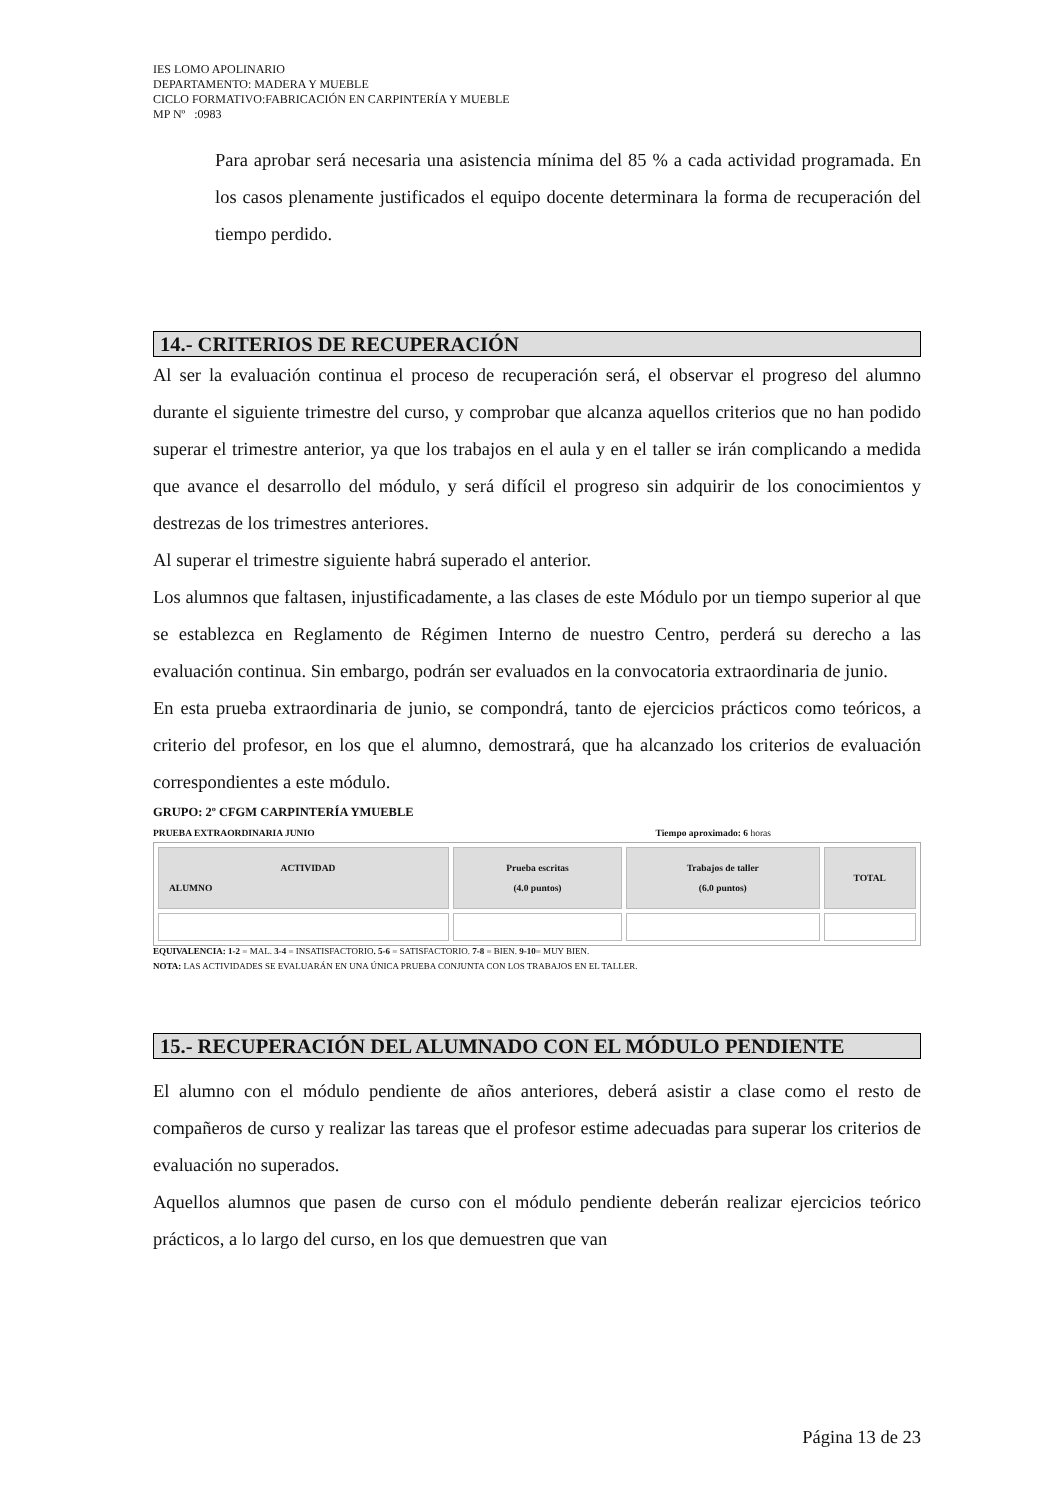IES LOMO APOLINARIO
DEPARTAMENTO: MADERA Y MUEBLE
CICLO FORMATIVO:FABRICACIÓN EN CARPINTERÍA Y MUEBLE
MP Nº :0983
Para aprobar será necesaria una asistencia mínima del 85 % a cada actividad programada. En los casos plenamente justificados el equipo docente determinara la forma de recuperación del tiempo perdido.
14.- CRITERIOS DE RECUPERACIÓN
Al ser la evaluación continua el proceso de recuperación será, el observar el progreso del alumno durante el siguiente trimestre del curso, y comprobar que alcanza aquellos criterios que no han podido superar el trimestre anterior, ya que los trabajos en el aula y en el taller se irán complicando a medida que avance el desarrollo del módulo, y será difícil el progreso sin adquirir de los conocimientos y destrezas de los trimestres anteriores.
Al superar el trimestre siguiente habrá superado el anterior.
Los alumnos que faltasen, injustificadamente, a las clases de este Módulo por un tiempo superior al que se establezca en Reglamento de Régimen Interno de nuestro Centro, perderá su derecho a las evaluación continua. Sin embargo, podrán ser evaluados en la convocatoria extraordinaria de junio.
En esta prueba extraordinaria de junio, se compondrá, tanto de ejercicios prácticos como teóricos, a criterio del profesor, en los que el alumno, demostrará, que ha alcanzado los criterios de evaluación correspondientes a este módulo.
GRUPO: 2º CFGM CARPINTERÍA YMUEBLE
PRUEBA EXTRAORDINARIA JUNIO Tiempo aproximado: 6 horas
| ACTIVIDAD ALUMNO | Prueba escritas (4.0 puntos) | Trabajos de taller (6.0 puntos) | TOTAL |
| --- | --- | --- | --- |
EQUIVALENCIA: 1-2 = MAL. 3-4 = INSATISFACTORIO. 5-6 = SATISFACTORIO. 7-8 = BIEN. 9-10= MUY BIEN.
NOTA: LAS ACTIVIDADES SE EVALUARÁN EN UNA ÚNICA PRUEBA CONJUNTA CON LOS TRABAJOS EN EL TALLER.
15.- RECUPERACIÓN DEL ALUMNADO CON EL MÓDULO PENDIENTE
El alumno con el módulo pendiente de años anteriores, deberá asistir a clase como el resto de compañeros de curso y realizar las tareas que el profesor estime adecuadas para superar los criterios de evaluación no superados.
Aquellos alumnos que pasen de curso con el módulo pendiente deberán realizar ejercicios teórico prácticos, a lo largo del curso, en los que demuestren que van
Página 13 de 23